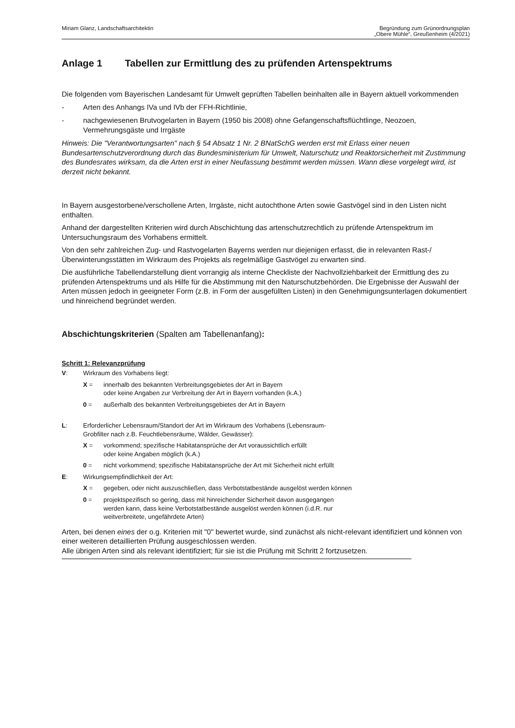Miriam Glanz, Landschaftsarchitektin
Begründung zum Grünordnungsplan
„Obere Mühle“, Greußenheim (4/2021)
Anlage 1 Tabellen zur Ermittlung des zu prüfenden Artenspektrums
Die folgenden vom Bayerischen Landesamt für Umwelt geprüften Tabellen beinhalten alle in Bayern aktuell vorkommenden
- Arten des Anhangs IVa und IVb der FFH-Richtlinie,
- nachgewiesenen Brutvogelarten in Bayern (1950 bis 2008) ohne Gefangenschaftsflüchtlinge, Neozoen, Vermehrungsgäste und Irrgäste
Hinweis: Die "Verantwortungsarten" nach § 54 Absatz 1 Nr. 2 BNatSchG werden erst mit Erlass einer neuen Bundesartenschutzverordnung durch das Bundesministerium für Umwelt, Naturschutz und Reaktorsicherheit mit Zustimmung des Bundesrates wirksam, da die Arten erst in einer Neufassung bestimmt werden müssen. Wann diese vorgelegt wird, ist derzeit nicht bekannt.
In Bayern ausgestorbene/verschollene Arten, Irrgäste, nicht autochthone Arten sowie Gastvögel sind in den Listen nicht enthalten.
Anhand der dargestellten Kriterien wird durch Abschichtung das artenschutzrechtlich zu prüfende Artenspektrum im Untersuchungsraum des Vorhabens ermittelt.
Von den sehr zahlreichen Zug- und Rastvogelarten Bayerns werden nur diejenigen erfasst, die in relevanten Rast-/Überwinterungsstätten im Wirkraum des Projekts als regelmäßige Gastvögel zu erwarten sind.
Die ausführliche Tabellendarstellung dient vorrangig als interne Checkliste der Nachvollziehbarkeit der Ermittlung des zu prüfenden Artenspektrums und als Hilfe für die Abstimmung mit den Naturschutzbehörden. Die Ergebnisse der Auswahl der Arten müssen jedoch in geeigneter Form (z.B. in Form der ausgefüllten Listen) in den Genehmigungsunterlagen dokumentiert und hinreichend begründet werden.
Abschichtungskriterien (Spalten am Tabellenanfang):
Schritt 1: Relevanzprüfung
V: Wirkraum des Vorhabens liegt:
X = innerhalb des bekannten Verbreitungsgebietes der Art in Bayern
oder keine Angaben zur Verbreitung der Art in Bayern vorhanden (k.A.)
0 = außerhalb des bekannten Verbreitungsgebietes der Art in Bayern
L: Erforderlicher Lebensraum/Standort der Art im Wirkraum des Vorhabens (Lebensraum-
Grobfilter nach z.B. Feuchtlebensräume, Wälder, Gewässer):
X = vorkommend; spezifische Habitatansprüche der Art voraussichtlich erfüllt
oder keine Angaben möglich (k.A.)
0 = nicht vorkommend; spezifische Habitatansprüche der Art mit Sicherheit nicht erfüllt
E: Wirkungsempfindlichkeit der Art:
X = gegeben, oder nicht auszuschließen, dass Verbotstatbestände ausgelöst werden können
0 = projektspezifisch so gering, dass mit hinreichender Sicherheit davon ausgegangen
werden kann, dass keine Verbotstatbestände ausgelöst werden können (i.d.R. nur
weitverbreitete, ungefährdete Arten)
Arten, bei denen eines der o.g. Kriterien mit "0" bewertet wurde, sind zunächst als nicht-relevant identifiziert und können von einer weiteren detaillierten Prüfung ausgeschlossen werden.
Alle übrigen Arten sind als relevant identifiziert; für sie ist die Prüfung mit Schritt 2 fortzusetzen.